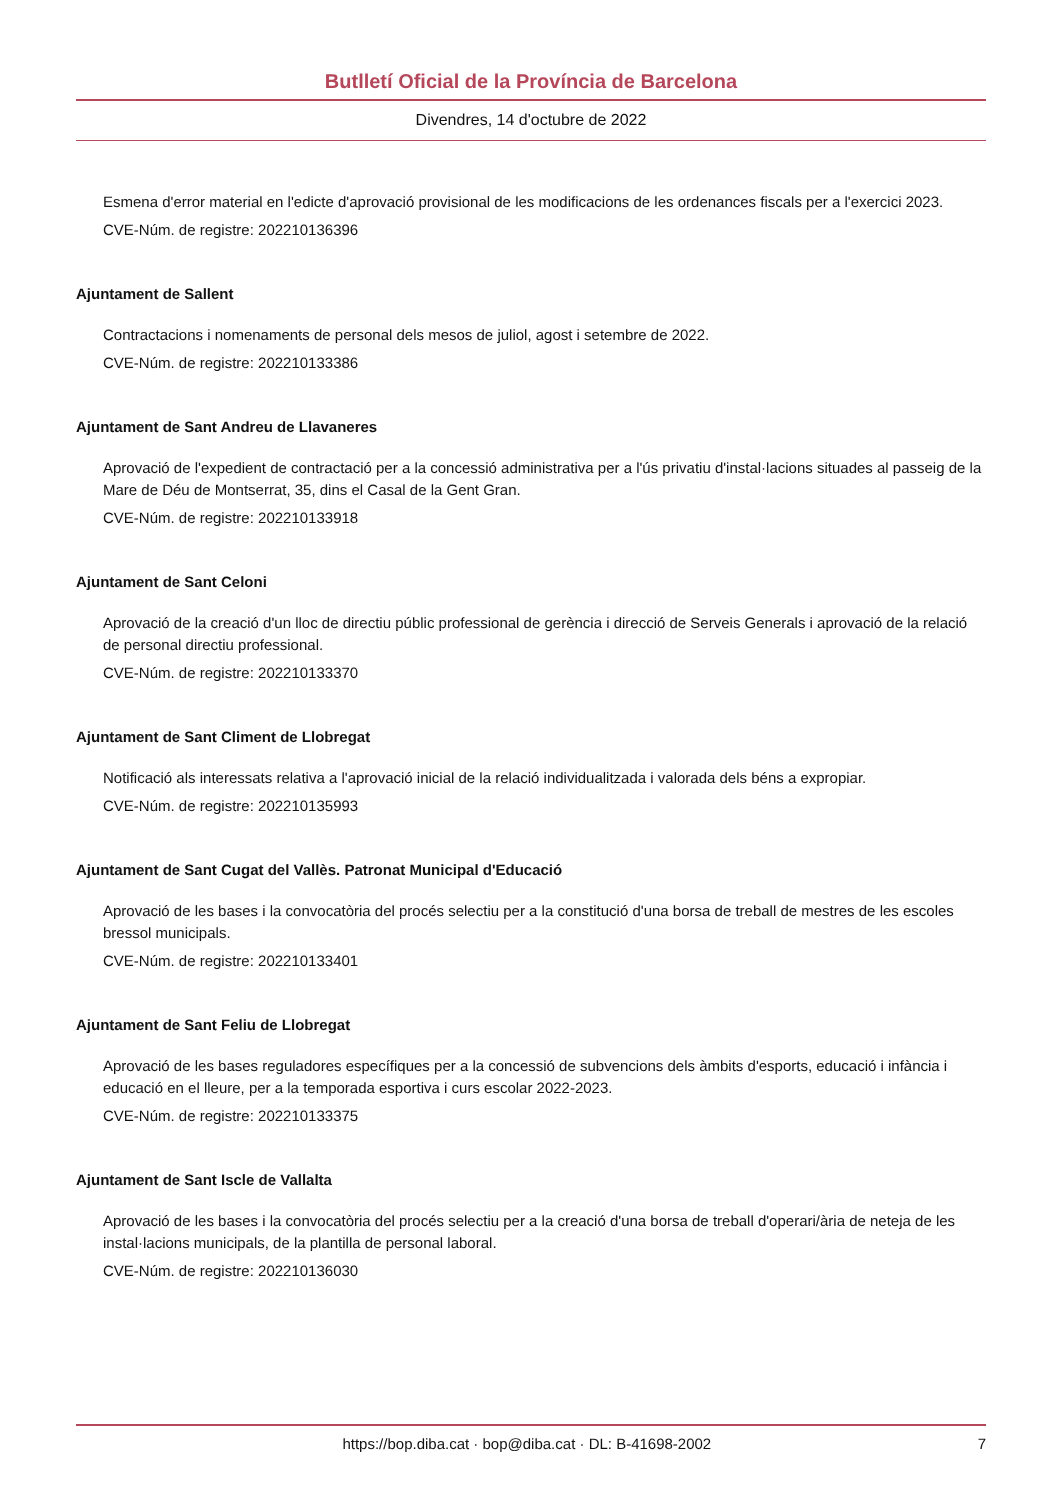Butlletí Oficial de la Província de Barcelona
Divendres, 14 d'octubre de 2022
Esmena d'error material en l'edicte d'aprovació provisional de les modificacions de les ordenances fiscals per a l'exercici 2023.
CVE-Núm. de registre: 202210136396
Ajuntament de Sallent
Contractacions i nomenaments de personal dels mesos de juliol, agost i setembre de 2022.
CVE-Núm. de registre: 202210133386
Ajuntament de Sant Andreu de Llavaneres
Aprovació de l'expedient de contractació per a la concessió administrativa per a l'ús privatiu d'instal·lacions situades al passeig de la Mare de Déu de Montserrat, 35, dins el Casal de la Gent Gran.
CVE-Núm. de registre: 202210133918
Ajuntament de Sant Celoni
Aprovació de la creació d'un lloc de directiu públic professional de gerència i direcció de Serveis Generals i aprovació de la relació de personal directiu professional.
CVE-Núm. de registre: 202210133370
Ajuntament de Sant Climent de Llobregat
Notificació als interessats relativa a l'aprovació inicial de la relació individualitzada i valorada dels béns a expropiar.
CVE-Núm. de registre: 202210135993
Ajuntament de Sant Cugat del Vallès. Patronat Municipal d'Educació
Aprovació de les bases i la convocatòria del procés selectiu per a la constitució d'una borsa de treball de mestres de les escoles bressol municipals.
CVE-Núm. de registre: 202210133401
Ajuntament de Sant Feliu de Llobregat
Aprovació de les bases reguladores específiques per a la concessió de subvencions dels àmbits d'esports, educació i infància i educació en el lleure, per a la temporada esportiva i curs escolar 2022-2023.
CVE-Núm. de registre: 202210133375
Ajuntament de Sant Iscle de Vallalta
Aprovació de les bases i la convocatòria del procés selectiu per a la creació d'una borsa de treball d'operari/ària de neteja de les instal·lacions municipals, de la plantilla de personal laboral.
CVE-Núm. de registre: 202210136030
https://bop.diba.cat · bop@diba.cat · DL: B-41698-2002 7